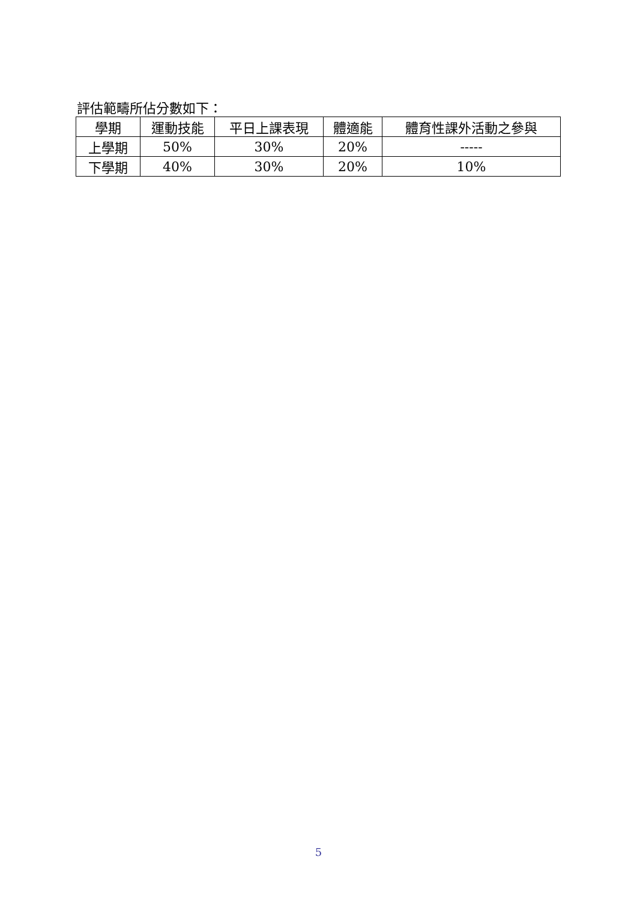評估範疇所佔分數如下：
| 學期 | 運動技能 | 平日上課表現 | 體適能 | 體育性課外活動之參與 |
| --- | --- | --- | --- | --- |
| 上學期 | 50% | 30% | 20% | ----- |
| 下學期 | 40% | 30% | 20% | 10% |
5